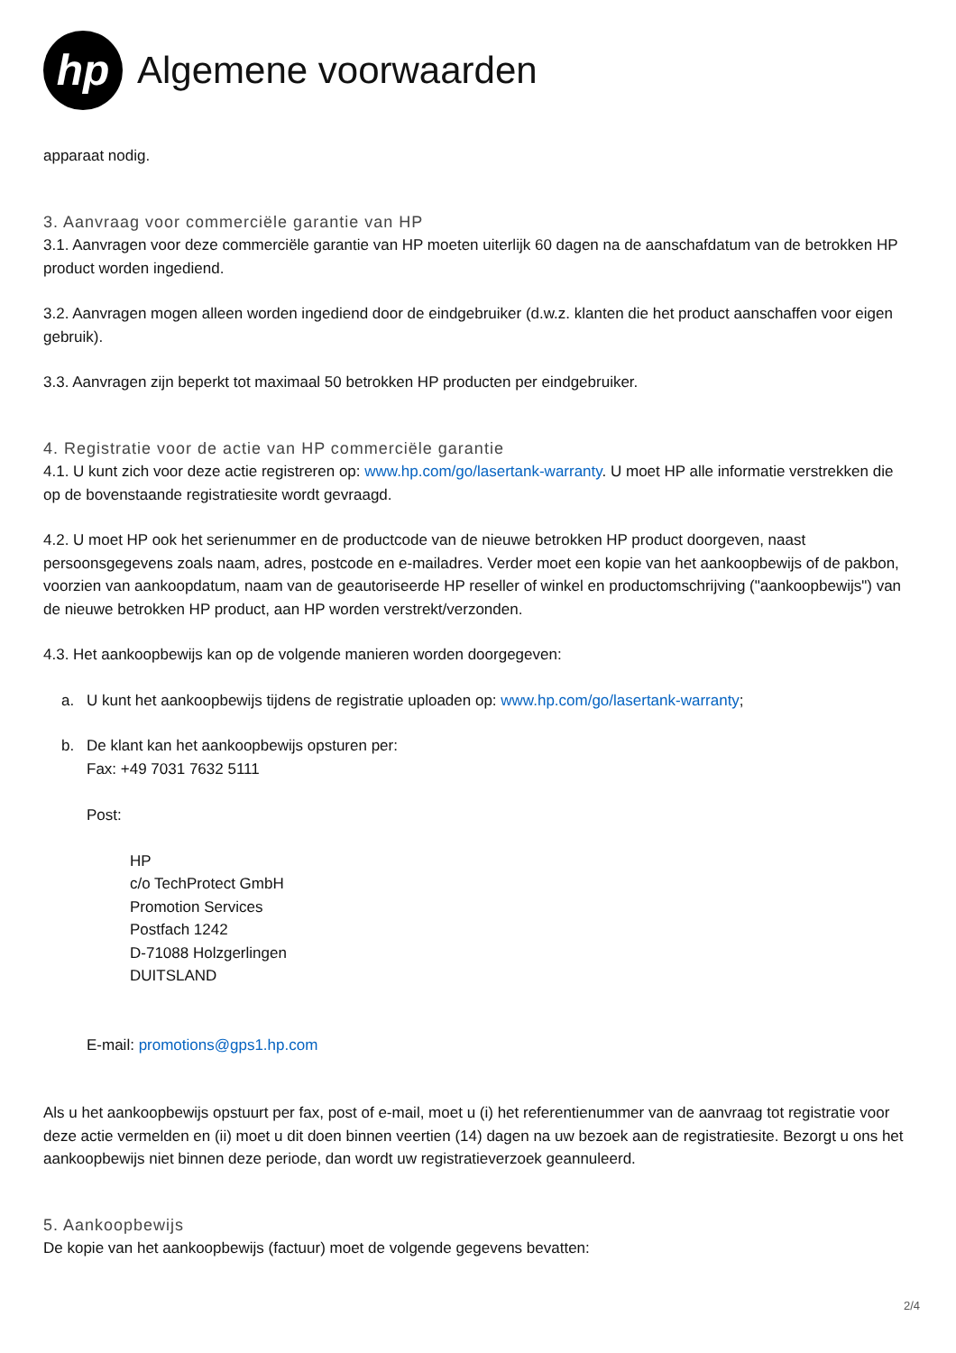hp
Algemene voorwaarden
apparaat nodig.
3. Aanvraag voor commerciële garantie van HP
3.1. Aanvragen voor deze commerciële garantie van HP moeten uiterlijk 60 dagen na de aanschafdatum van de betrokken HP product worden ingediend.
3.2. Aanvragen mogen alleen worden ingediend door de eindgebruiker (d.w.z. klanten die het product aanschaffen voor eigen gebruik).
3.3. Aanvragen zijn beperkt tot maximaal 50 betrokken HP producten per eindgebruiker.
4. Registratie voor de actie van HP commerciële garantie
4.1. U kunt zich voor deze actie registreren op: www.hp.com/go/lasertank-warranty. U moet HP alle informatie verstrekken die op de bovenstaande registratiesite wordt gevraagd.
4.2. U moet HP ook het serienummer en de productcode van de nieuwe betrokken HP product doorgeven, naast persoonsgegevens zoals naam, adres, postcode en e-mailadres. Verder moet een kopie van het aankoopbewijs of de pakbon, voorzien van aankoopdatum, naam van de geautoriseerde HP reseller of winkel en productomschrijving ("aankoopbewijs") van de nieuwe betrokken HP product, aan HP worden verstrekt/verzonden.
4.3. Het aankoopbewijs kan op de volgende manieren worden doorgegeven:
a. U kunt het aankoopbewijs tijdens de registratie uploaden op: www.hp.com/go/lasertank-warranty;
b. De klant kan het aankoopbewijs opsturen per:
Fax: +49 7031 7632 5111
Post:
HP
c/o TechProtect GmbH
Promotion Services
Postfach 1242
D-71088 Holzgerlingen
DUITSLAND
E-mail: promotions@gps1.hp.com
Als u het aankoopbewijs opstuurt per fax, post of e-mail, moet u (i) het referentienummer van de aanvraag tot registratie voor deze actie vermelden en (ii) moet u dit doen binnen veertien (14) dagen na uw bezoek aan de registratiesite. Bezorgt u ons het aankoopbewijs niet binnen deze periode, dan wordt uw registratieverzoek geannuleerd.
5. Aankoopbewijs
De kopie van het aankoopbewijs (factuur) moet de volgende gegevens bevatten:
2/4